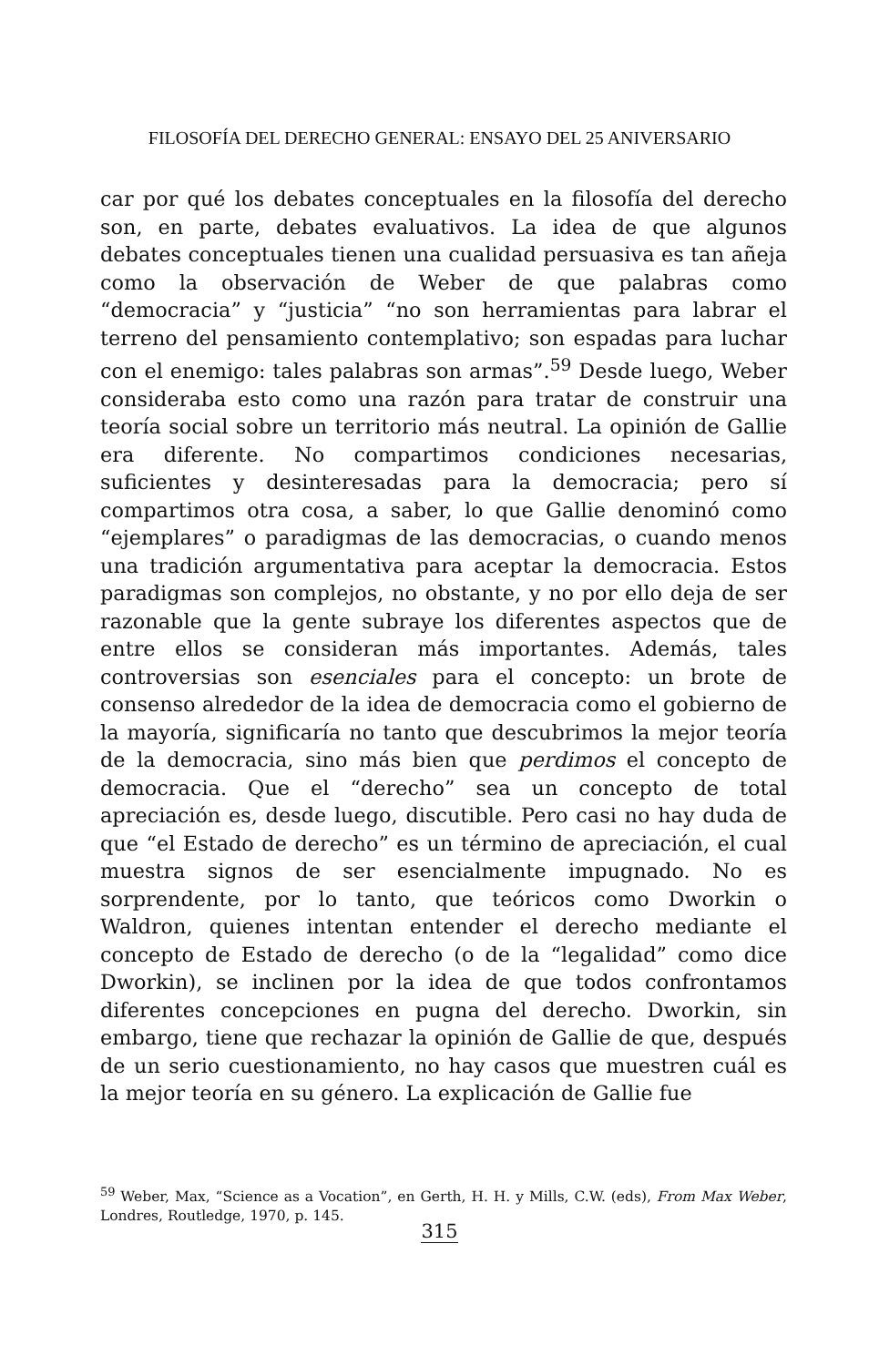FILOSOFÍA DEL DERECHO GENERAL: ENSAYO DEL 25 ANIVERSARIO
car por qué los debates conceptuales en la filosofía del derecho son, en parte, debates evaluativos. La idea de que algunos debates conceptuales tienen una cualidad persuasiva es tan añeja como la observación de Weber de que palabras como “democracia” y “justicia” “no son herramientas para labrar el terreno del pensamiento contemplativo; son espadas para luchar con el enemigo: tales palabras son armas”.<sup>59</sup> Desde luego, Weber consideraba esto como una razón para tratar de construir una teoría social sobre un territorio más neutral. La opinión de Gallie era diferente. No compartimos condiciones necesarias, suficientes y desinteresadas para la democracia; pero sí compartimos otra cosa, a saber, lo que Gallie denominó como “ejemplares” o paradigmas de las democracias, o cuando menos una tradición argumentativa para aceptar la democracia. Estos paradigmas son complejos, no obstante, y no por ello deja de ser razonable que la gente subraye los diferentes aspectos que de entre ellos se consideran más importantes. Además, tales controversias son esenciales para el concepto: un brote de consenso alrededor de la idea de democracia como el gobierno de la mayoría, significaría no tanto que descubrimos la mejor teoría de la democracia, sino más bien que perdimos el concepto de democracia. Que el “derecho” sea un concepto de total apreciación es, desde luego, discutible. Pero casi no hay duda de que “el Estado de derecho” es un término de apreciación, el cual muestra signos de ser esencialmente impugnado. No es sorprendente, por lo tanto, que teóricos como Dworkin o Waldron, quienes intentan entender el derecho mediante el concepto de Estado de derecho (o de la “legalidad” como dice Dworkin), se inclinen por la idea de que todos confrontamos diferentes concepciones en pugna del derecho. Dworkin, sin embargo, tiene que rechazar la opinión de Gallie de que, después de un serio cuestionamiento, no hay casos que muestren cuál es la mejor teoría en su género. La explicación de Gallie fue
<sup>59</sup> Weber, Max, “Science as a Vocation”, en Gerth, H. H. y Mills, C.W. (eds), From Max Weber, Londres, Routledge, 1970, p. 145.
315